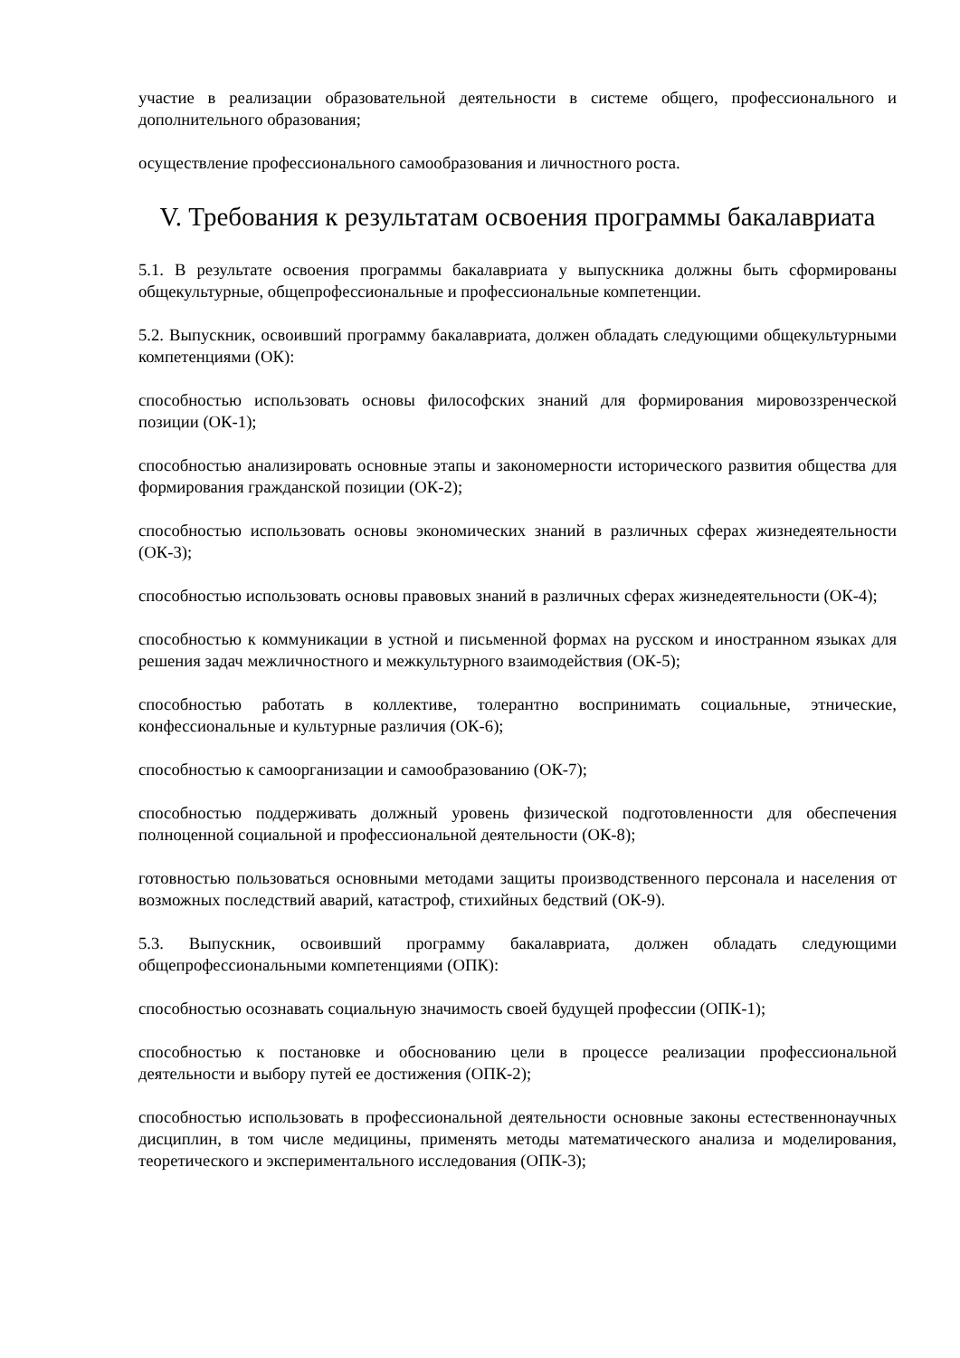участие в реализации образовательной деятельности в системе общего, профессионального и дополнительного образования;
осуществление профессионального самообразования и личностного роста.
V. Требования к результатам освоения программы бакалавриата
5.1. В результате освоения программы бакалавриата у выпускника должны быть сформированы общекультурные, общепрофессиональные и профессиональные компетенции.
5.2. Выпускник, освоивший программу бакалавриата, должен обладать следующими общекультурными компетенциями (ОК):
способностью использовать основы философских знаний для формирования мировоззренческой позиции (ОК-1);
способностью анализировать основные этапы и закономерности исторического развития общества для формирования гражданской позиции (ОК-2);
способностью использовать основы экономических знаний в различных сферах жизнедеятельности (ОК-3);
способностью использовать основы правовых знаний в различных сферах жизнедеятельности (ОК-4);
способностью к коммуникации в устной и письменной формах на русском и иностранном языках для решения задач межличностного и межкультурного взаимодействия (ОК-5);
способностью работать в коллективе, толерантно воспринимать социальные, этнические, конфессиональные и культурные различия (ОК-6);
способностью к самоорганизации и самообразованию (ОК-7);
способностью поддерживать должный уровень физической подготовленности для обеспечения полноценной социальной и профессиональной деятельности (ОК-8);
готовностью пользоваться основными методами защиты производственного персонала и населения от возможных последствий аварий, катастроф, стихийных бедствий (ОК-9).
5.3. Выпускник, освоивший программу бакалавриата, должен обладать следующими общепрофессиональными компетенциями (ОПК):
способностью осознавать социальную значимость своей будущей профессии (ОПК-1);
способностью к постановке и обоснованию цели в процессе реализации профессиональной деятельности и выбору путей ее достижения (ОПК-2);
способностью использовать в профессиональной деятельности основные законы естественнонаучных дисциплин, в том числе медицины, применять методы математического анализа и моделирования, теоретического и экспериментального исследования (ОПК-3);